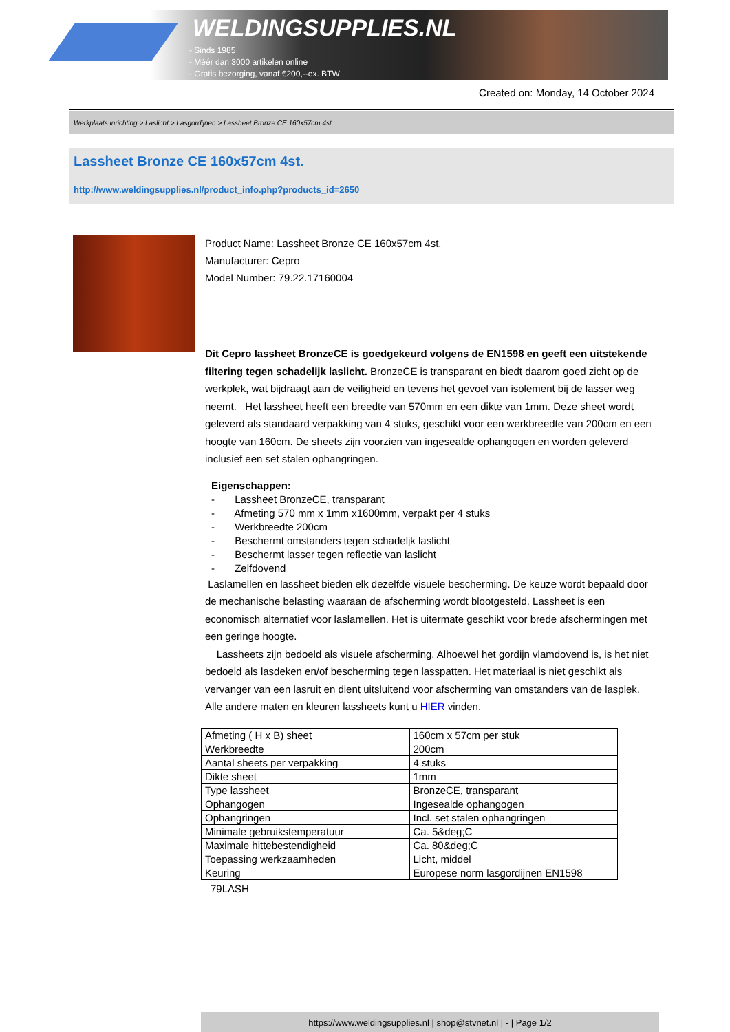WELDINGSUPPLIES.NL
- Sinds 1985
- Méér dan 3000 artikelen online
- Gratis bezorging, vanaf €200,--ex. BTW
Created on: Monday, 14 October 2024
Werkplaats inrichting > Laslicht > Lasgordijnen > Lassheet Bronze CE 160x57cm 4st.
Lassheet Bronze CE 160x57cm 4st.
http://www.weldingsupplies.nl/product_info.php?products_id=2650
Product Name: Lassheet Bronze CE 160x57cm 4st.
Manufacturer: Cepro
Model Number: 79.22.17160004
Dit Cepro lassheet BronzeCE is goedgekeurd volgens de EN1598 en geeft een uitstekende filtering tegen schadelijk laslicht. BronzeCE is transparant en biedt daarom goed zicht op de werkplek, wat bijdraagt aan de veiligheid en tevens het gevoel van isolement bij de lasser weg neemt. Het lassheet heeft een breedte van 570mm en een dikte van 1mm. Deze sheet wordt geleverd als standaard verpakking van 4 stuks, geschikt voor een werkbreedte van 200cm en een hoogte van 160cm. De sheets zijn voorzien van ingesealde ophangogen en worden geleverd inclusief een set stalen ophangringen.
Eigenschappen:
- Lassheet BronzeCE, transparant
- Afmeting 570 mm x 1mm x1600mm, verpakt per 4 stuks
- Werkbreedte 200cm
- Beschermt omstanders tegen schadeljk laslicht
- Beschermt lasser tegen reflectie van laslicht
- Zelfdovend
Laslamellen en lassheet bieden elk dezelfde visuele bescherming. De keuze wordt bepaald door de mechanische belasting waaraan de afscherming wordt blootgesteld. Lassheet is een economisch alternatief voor laslamellen. Het is uitermate geschikt voor brede afschermingen met een geringe hoogte.
Lassheets zijn bedoeld als visuele afscherming. Alhoewel het gordijn vlamdovend is, is het niet bedoeld als lasdeken en/of bescherming tegen lasspatten. Het materiaal is niet geschikt als vervanger van een lasruit en dient uitsluitend voor afscherming van omstanders van de lasplek. Alle andere maten en kleuren lassheets kunt u HIER vinden.
| Afmeting ( H x B) sheet | 160cm x 57cm per stuk |
| Werkbreedte | 200cm |
| Aantal sheets per verpakking | 4 stuks |
| Dikte sheet | 1mm |
| Type lassheet | BronzeCE, transparant |
| Ophangogen | Ingesealde ophangogen |
| Ophangringen | Incl. set stalen ophangringen |
| Minimale gebruikstemperatuur | Ca. 5&deg;C |
| Maximale hittebestendigheid | Ca. 80&deg;C |
| Toepassing werkzaamheden | Licht, middel |
| Keuring | Europese norm lasgordijnen EN1598 |
79LASH
https://www.weldingsupplies.nl | shop@stvnet.nl | - | Page 1/2